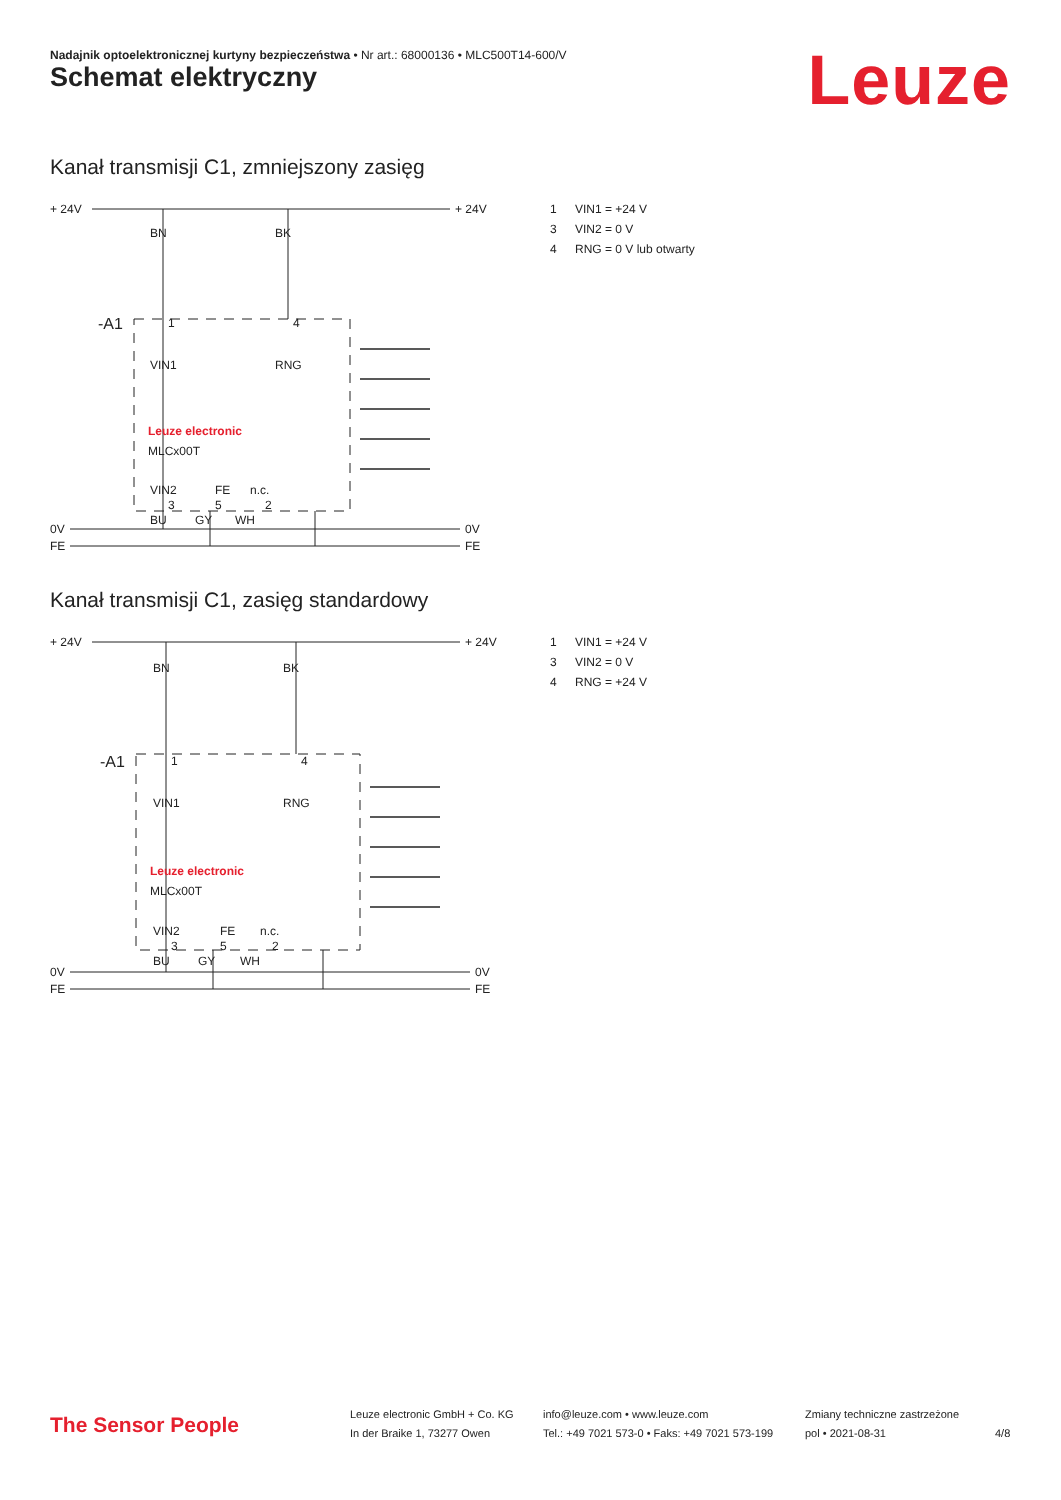Nadajnik optoelektronicznej kurtyny bezpieczeństwa • Nr art.: 68000136 • MLC500T14-600/V
Leuze Schemat elektryczny
Kanał transmisji C1, zmniejszony zasięg
+ 24V
+ 24V
0V
0V
FE
FE
-A1
BN
BK
1
4
VIN1
RNG
Leuze electronic
MLCx00T
VIN2
FE
n.c.
3
5
2
BU
GY
WH
1 VIN1 = +24 V
3 VIN2 = 0 V
4 RNG = 0 V lub otwarty
Kanał transmisji C1, zasięg standardowy
+ 24V
+ 24V
0V
0V
FE
FE
-A1
BN
BK
1
4
VIN1
RNG
Leuze electronic
MLCx00T
VIN2
FE
n.c.
3
5
2
BU
GY
WH
1 VIN1 = +24 V
3 VIN2 = 0 V
4 RNG = +24 V
The Sensor People
Leuze electronic GmbH + Co. KG
In der Braike 1, 73277 Owen
info@leuze.com • www.leuze.com
Tel.: +49 7021 573-0 • Faks: +49 7021 573-199
Zmiany techniczne zastrzeżone
pol • 2021-08-31
4/8